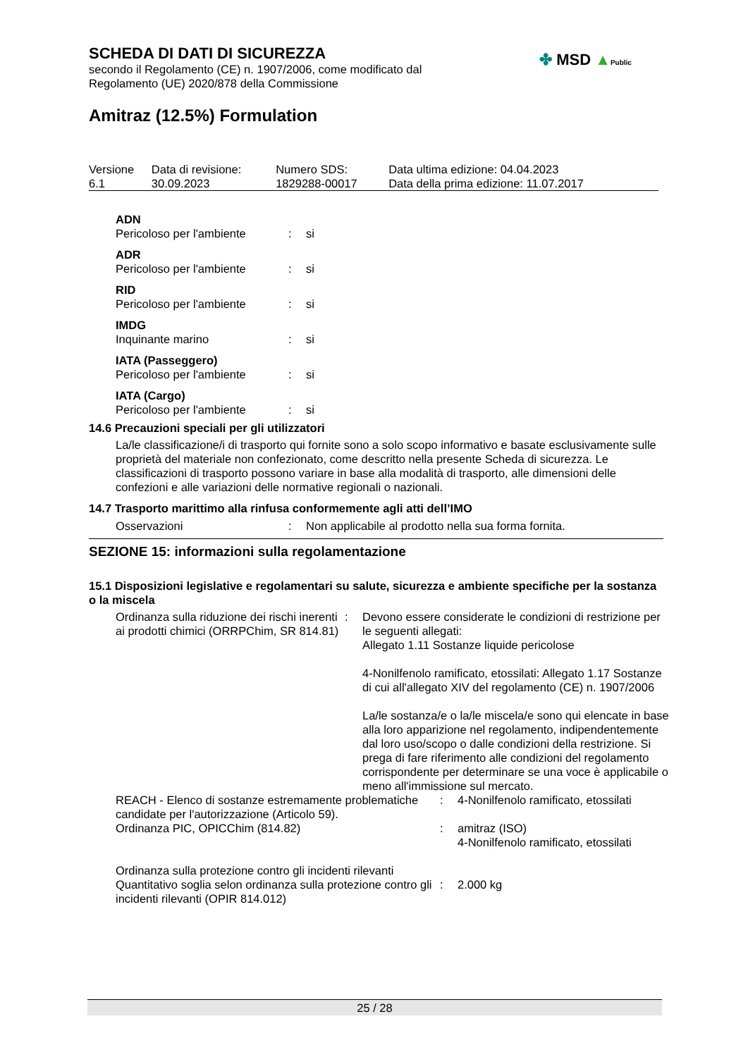SCHEDA DI DATI DI SICUREZZA
secondo il Regolamento (CE) n. 1907/2006, come modificato dal
Regolamento (UE) 2020/878 della Commissione
Amitraz (12.5%) Formulation
✤ MSD ▲Public
| Versione 6.1 | Data di revisione: 30.09.2023 | Numero SDS: 1829288-00017 | Data ultima edizione: 04.04.2023 Data della prima edizione: 11.07.2017 |
| ADN | | |
| Pericoloso per l'ambiente | : | si |
| ADR | | |
| Pericoloso per l'ambiente | : | si |
| RID | | |
| Pericoloso per l'ambiente | : | si |
| IMDG | | |
| Inquinante marino | : | si |
| IATA (Passeggero) | | |
| Pericoloso per l'ambiente | : | si |
| IATA (Cargo) | | |
| Pericoloso per l'ambiente | : | si |
14.6 Precauzioni speciali per gli utilizzatori
La/le classificazione/i di trasporto qui fornite sono a solo scopo informativo e basate esclusivamente sulle proprietà del materiale non confezionato, come descritto nella presente Scheda di sicurezza. Le classificazioni di trasporto possono variare in base alla modalità di trasporto, alle dimensioni delle confezioni e alle variazioni delle normative regionali o nazionali.
14.7 Trasporto marittimo alla rinfusa conformemente agli atti dell’IMO
| Osservazioni | : | Non applicabile al prodotto nella sua forma fornita. |
SEZIONE 15: informazioni sulla regolamentazione
15.1 Disposizioni legislative e regolamentari su salute, sicurezza e ambiente specifiche per la sostanza o la miscela
| Ordinanza sulla riduzione dei rischi inerenti ai prodotti chimici (ORRPChim, SR 814.81) | : | Devono essere considerate le condizioni di restrizione per le seguenti allegati: Allegato 1.11 Sostanze liquide pericolose 4-Nonilfenolo ramificato, etossilati: Allegato 1.17 Sostanze di cui all'allegato XIV del regolamento (CE) n. 1907/2006 La/le sostanza/e o la/le miscela/e sono qui elencate in base alla loro apparizione nel regolamento, indipendentemente dal loro uso/scopo o dalle condizioni della restrizione. Si prega di fare riferimento alle condizioni del regolamento corrispondente per determinare se una voce è applicabile o meno all'immissione sul mercato. |
| REACH - Elenco di sostanze estremamente problematiche candidate per l'autorizzazione (Articolo 59). | : | 4-Nonilfenolo ramificato, etossilati |
| Ordinanza PIC, OPICChim (814.82) | : | amitraz (ISO) 4-Nonilfenolo ramificato, etossilati |
| Ordinanza sulla protezione contro gli incidenti rilevanti | | |
| Quantitativo soglia selon ordinanza sulla protezione contro gli incidenti rilevanti (OPIR 814.012) | : | 2.000 kg |
25 / 28